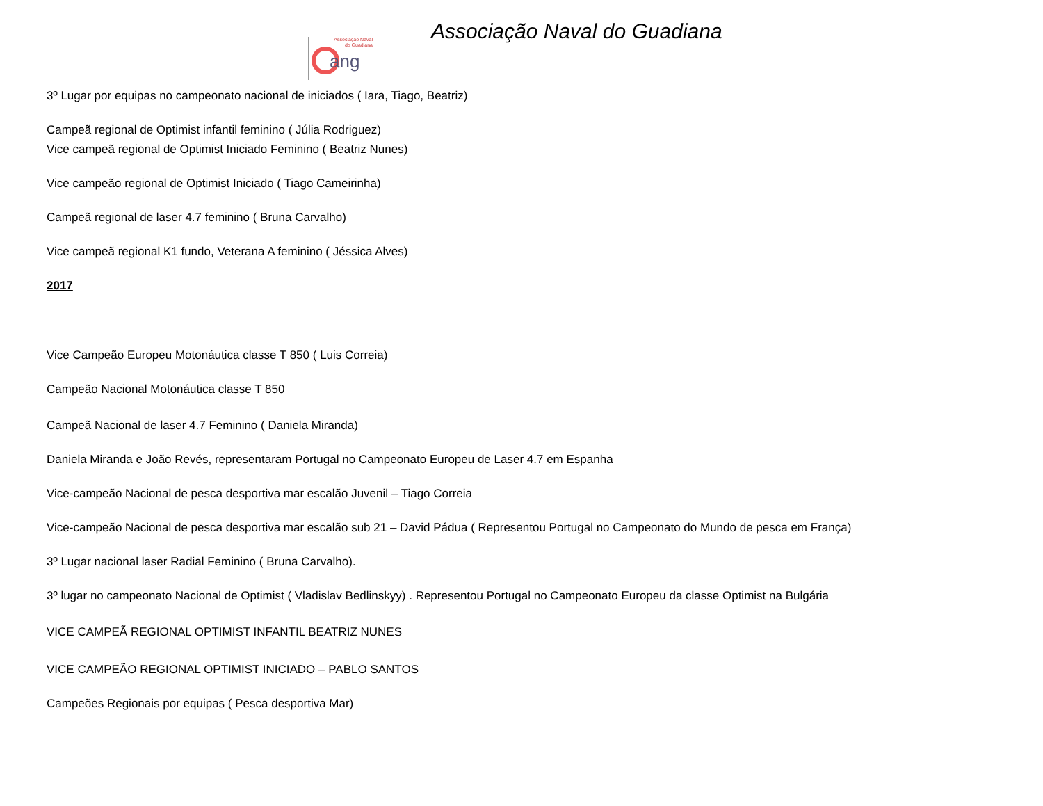Associação Naval
do Guadiana
ang
Associação Naval do Guadiana
3º Lugar por equipas no campeonato nacional de iniciados ( Iara, Tiago, Beatriz)
Campeã regional de Optimist infantil feminino ( Júlia Rodriguez)
Vice campeã regional de Optimist Iniciado Feminino ( Beatriz Nunes)
Vice campeão regional de Optimist Iniciado ( Tiago Cameirinha)
Campeã regional de laser 4.7 feminino ( Bruna Carvalho)
Vice campeã regional K1 fundo, Veterana A feminino ( Jéssica Alves)
2017
Vice Campeão Europeu Motonáutica classe T 850 ( Luis Correia)
Campeão Nacional Motonáutica classe T 850
Campeã Nacional de laser 4.7 Feminino ( Daniela Miranda)
Daniela Miranda e João Revés, representaram Portugal no Campeonato Europeu de Laser 4.7 em Espanha
Vice-campeão Nacional de pesca desportiva mar escalão Juvenil – Tiago Correia
Vice-campeão Nacional de pesca desportiva mar escalão sub 21 – David Pádua ( Representou Portugal no Campeonato do Mundo de pesca em França)
3º Lugar nacional laser Radial Feminino ( Bruna Carvalho).
3º lugar no campeonato Nacional de Optimist ( Vladislav Bedlinskyy) . Representou Portugal no Campeonato Europeu da classe Optimist na Bulgária
VICE CAMPEÃ REGIONAL OPTIMIST INFANTIL BEATRIZ NUNES
VICE CAMPEÃO REGIONAL OPTIMIST INICIADO – PABLO SANTOS
Campeões Regionais por equipas ( Pesca desportiva Mar)